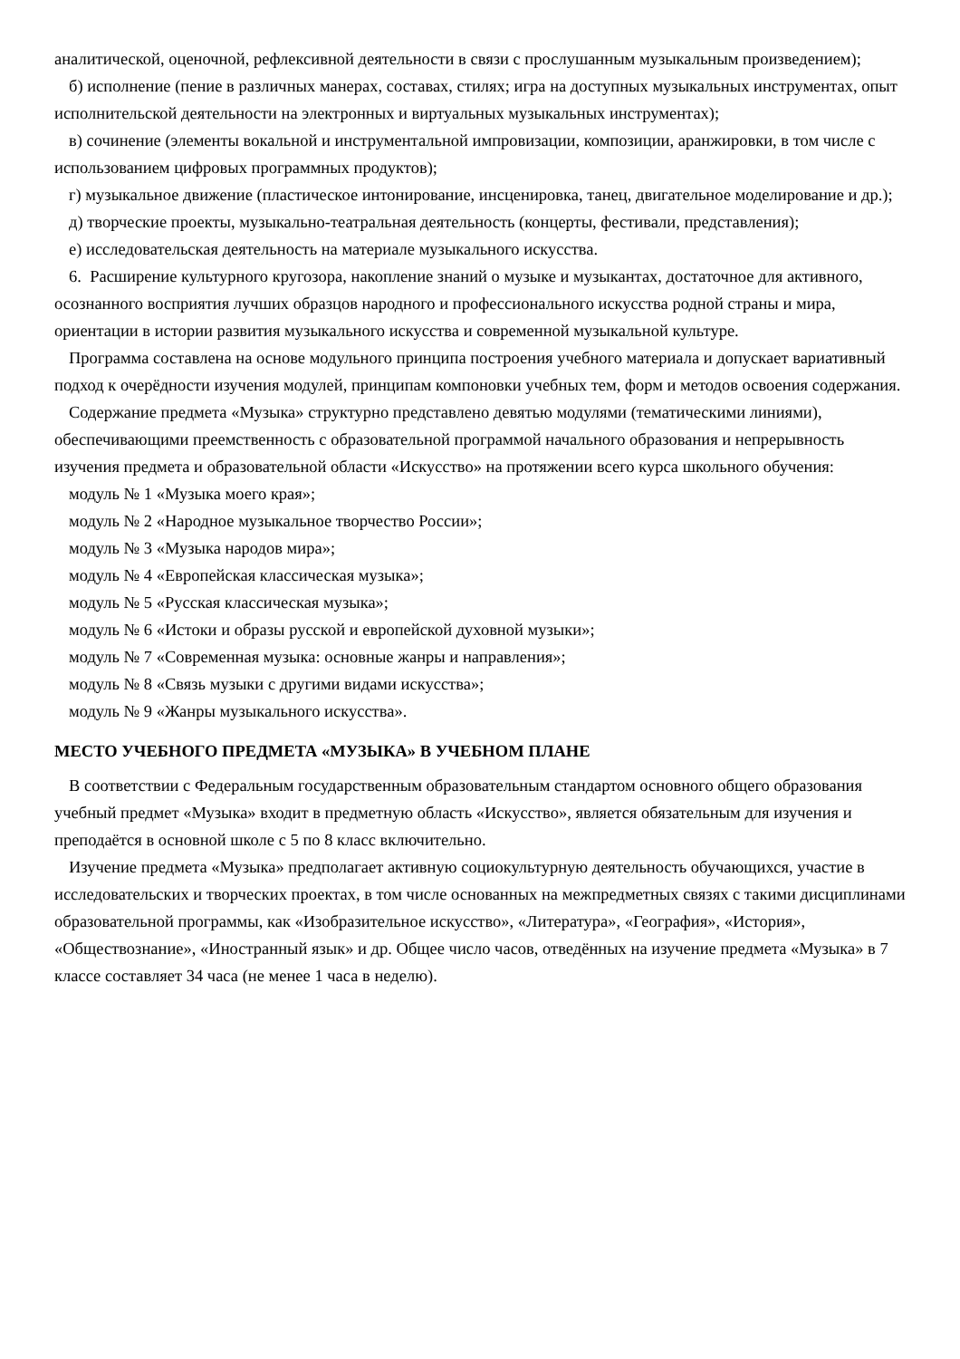аналитической, оценочной, рефлексивной деятельности в связи с прослушанным музыкальным произведением);
б) исполнение (пение в различных манерах, составах, стилях; игра на доступных музыкальных инструментах, опыт исполнительской деятельности на электронных и виртуальных музыкальных инструментах);
в) сочинение (элементы вокальной и инструментальной импровизации, композиции, аранжировки, в том числе с использованием цифровых программных продуктов);
г) музыкальное движение (пластическое интонирование, инсценировка, танец, двигательное моделирование и др.);
д) творческие проекты, музыкально-театральная деятельность (концерты, фестивали, представления);
е) исследовательская деятельность на материале музыкального искусства.
6. Расширение культурного кругозора, накопление знаний о музыке и музыкантах, достаточное для активного, осознанного восприятия лучших образцов народного и профессионального искусства родной страны и мира, ориентации в истории развития музыкального искусства и современной музыкальной культуре.
Программа составлена на основе модульного принципа построения учебного материала и допускает вариативный подход к очерёдности изучения модулей, принципам компоновки учебных тем, форм и методов освоения содержания.
Содержание предмета «Музыка» структурно представлено девятью модулями (тематическими линиями), обеспечивающими преемственность с образовательной программой начального образования и непрерывность изучения предмета и образовательной области «Искусство» на протяжении всего курса школьного обучения:
модуль № 1 «Музыка моего края»;
модуль № 2 «Народное музыкальное творчество России»;
модуль № 3 «Музыка народов мира»;
модуль № 4 «Европейская классическая музыка»;
модуль № 5 «Русская классическая музыка»;
модуль № 6 «Истоки и образы русской и европейской духовной музыки»;
модуль № 7 «Современная музыка: основные жанры и направления»;
модуль № 8 «Связь музыки с другими видами искусства»;
модуль № 9 «Жанры музыкального искусства».
МЕСТО УЧЕБНОГО ПРЕДМЕТА «МУЗЫКА» В УЧЕБНОМ ПЛАНЕ
В соответствии с Федеральным государственным образовательным стандартом основного общего образования учебный предмет «Музыка» входит в предметную область «Искусство», является обязательным для изучения и преподаётся в основной школе с 5 по 8 класс включительно.
Изучение предмета «Музыка» предполагает активную социокультурную деятельность обучающихся, участие в исследовательских и творческих проектах, в том числе основанных на межпредметных связях с такими дисциплинами образовательной программы, как «Изобразительное искусство», «Литература», «География», «История», «Обществознание», «Иностранный язык» и др. Общее число часов, отведённых на изучение предмета «Музыка» в 7 классе составляет 34 часа (не менее 1 часа в неделю).